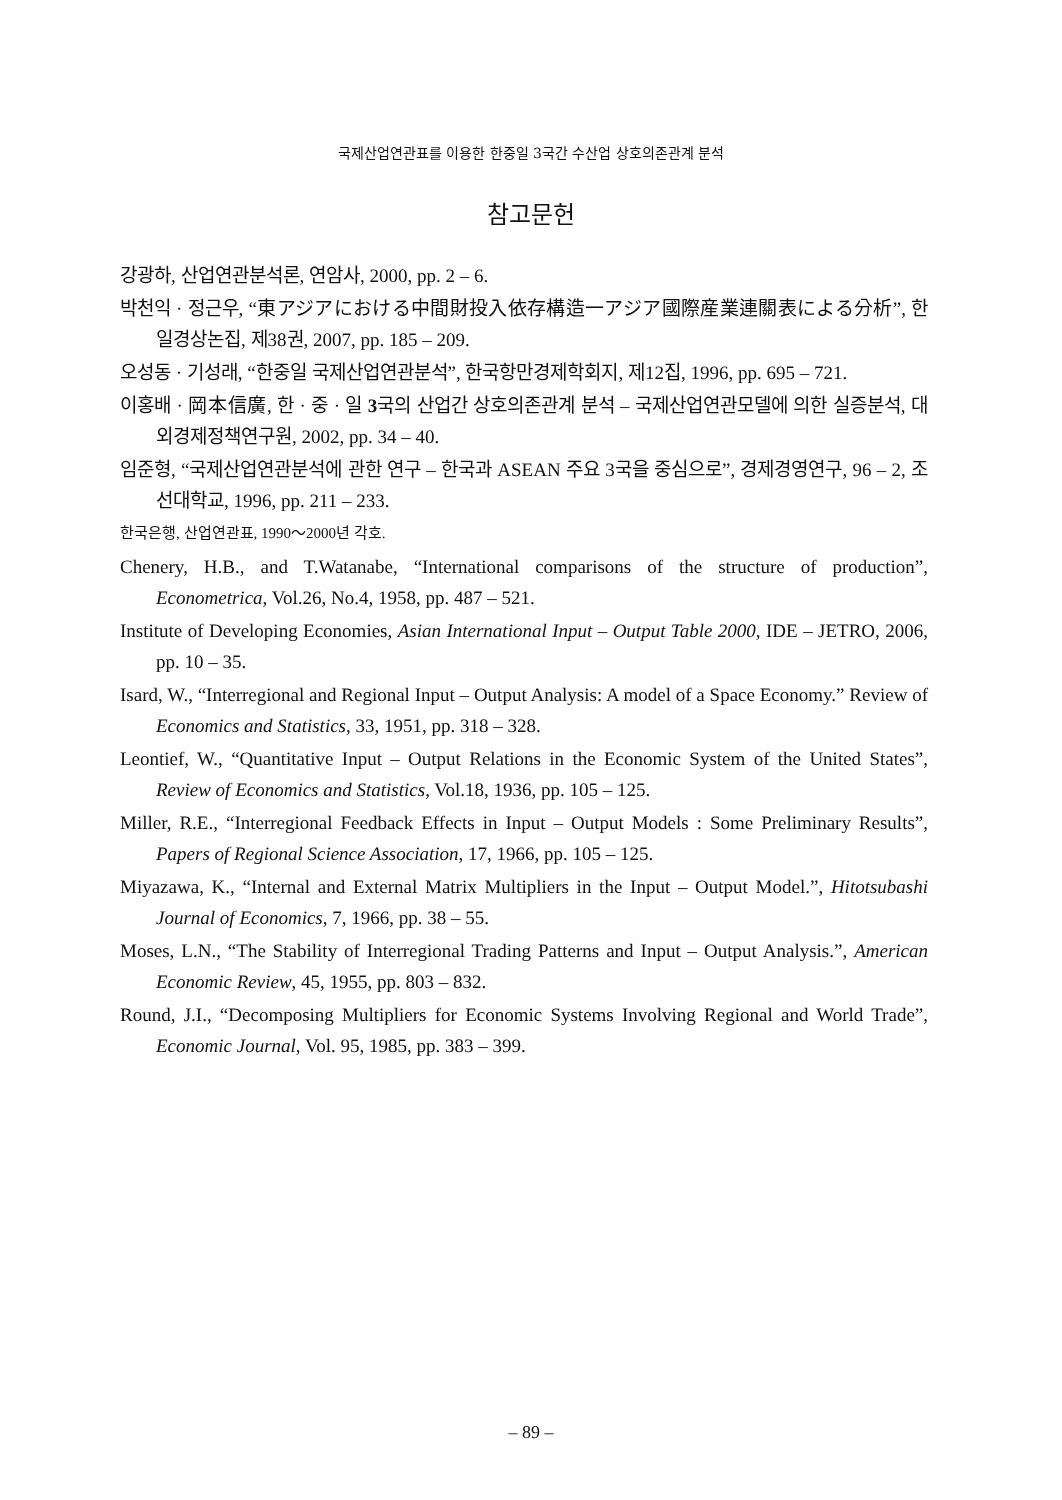국제산업연관표를 이용한 한중일 3국간 수산업 상호의존관계 분석
참고문헌
강광하, 산업연관분석론, 연암사, 2000, pp. 2 – 6.
박천익 · 정근우, “東アジアにおける中間財投入依存構造一アジア國際産業連關表による分析”, 한일경상논집, 제38권, 2007, pp. 185 – 209.
오성동 · 기성래, “한중일 국제산업연관분석”, 한국항만경제학회지, 제12집, 1996, pp. 695 – 721.
이홍배 · 岡本信廣, 한 · 중 · 일 3국의 산업간 상호의존관계 분석 – 국제산업연관모델에 의한 실증분석, 대외경제정책연구원, 2002, pp. 34 – 40.
임준형, “국제산업연관분석에 관한 연구 – 한국과 ASEAN 주요 3국을 중심으로”, 경제경영연구, 96 – 2, 조선대학교, 1996, pp. 211 – 233.
한국은행, 산업연관표, 1990～2000년 각호.
Chenery, H.B., and T.Watanabe, “International comparisons of the structure of production”, Econometrica, Vol.26, No.4, 1958, pp. 487 – 521.
Institute of Developing Economies, Asian International Input – Output Table 2000, IDE – JETRO, 2006, pp. 10 – 35.
Isard, W., “Interregional and Regional Input – Output Analysis: A model of a Space Economy.” Review of Economics and Statistics, 33, 1951, pp. 318 – 328.
Leontief, W., “Quantitative Input – Output Relations in the Economic System of the United States”, Review of Economics and Statistics, Vol.18, 1936, pp. 105 – 125.
Miller, R.E., “Interregional Feedback Effects in Input – Output Models : Some Preliminary Results”, Papers of Regional Science Association, 17, 1966, pp. 105 – 125.
Miyazawa, K., “Internal and External Matrix Multipliers in the Input – Output Model.”, Hitotsubashi Journal of Economics, 7, 1966, pp. 38 – 55.
Moses, L.N., “The Stability of Interregional Trading Patterns and Input – Output Analysis.”, American Economic Review, 45, 1955, pp. 803 – 832.
Round, J.I., “Decomposing Multipliers for Economic Systems Involving Regional and World Trade”, Economic Journal, Vol. 95, 1985, pp. 383 – 399.
– 89 –